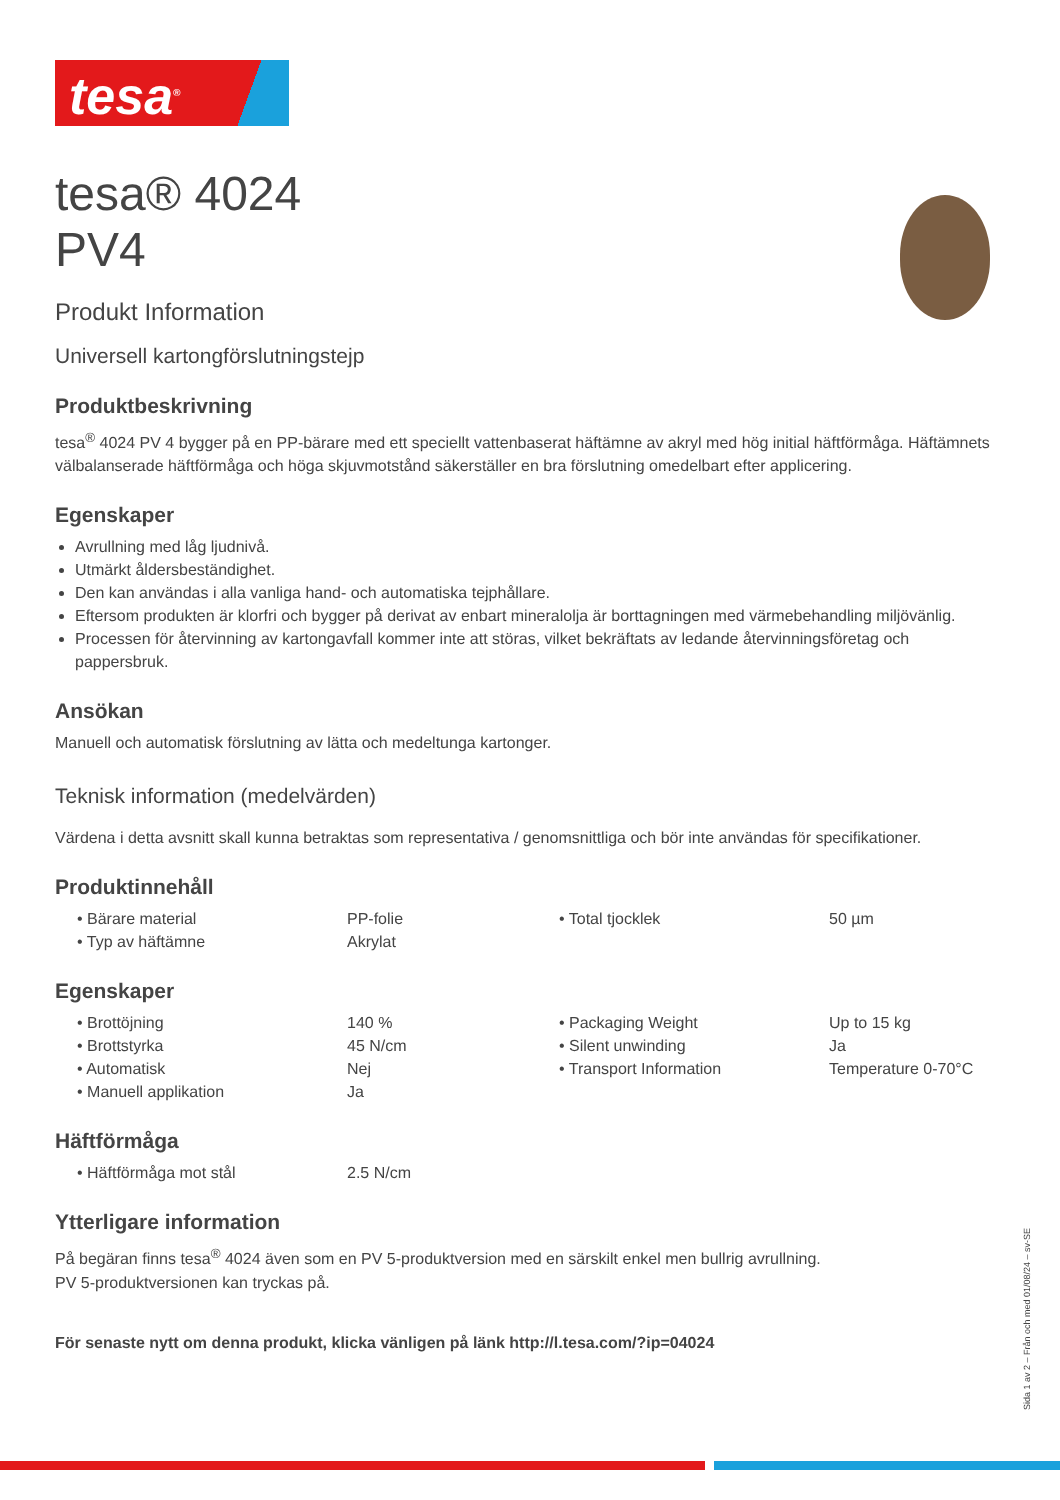tesa<sup>®</sup>
tesa® 4024
PV4
Produkt Information
Universell kartongförslutningstejp
Produktbeskrivning
tesa<sup>®</sup> 4024 PV 4 bygger på en PP-bärare med ett speciellt vattenbaserat häftämne av akryl med hög initial häftförmåga. Häftämnets välbalanserade häftförmåga och höga skjuvmotstånd säkerställer en bra förslutning omedelbart efter applicering.
Egenskaper
Avrullning med låg ljudnivå.
Utmärkt åldersbeständighet.
Den kan användas i alla vanliga hand- och automatiska tejphållare.
Eftersom produkten är klorfri och bygger på derivat av enbart mineralolja är borttagningen med värmebehandling miljövänlig.
Processen för återvinning av kartongavfall kommer inte att störas, vilket bekräftats av ledande återvinningsföretag och pappersbruk.
Ansökan
Manuell och automatisk förslutning av lätta och medeltunga kartonger.
Teknisk information (medelvärden)
Värdena i detta avsnitt skall kunna betraktas som representativa / genomsnittliga och bör inte användas för specifikationer.
Produktinnehåll
| • Bärare material | PP-folie | • Total tjocklek | 50 µm |
| • Typ av häftämne | Akrylat | | |
Egenskaper
| • Brottöjning | 140 % | • Packaging Weight | Up to 15 kg |
| • Brottstyrka | 45 N/cm | • Silent unwinding | Ja |
| • Automatisk | Nej | • Transport Information | Temperature 0-70°C |
| • Manuell applikation | Ja | | |
Häftförmåga
| • Häftförmåga mot stål | 2.5 N/cm | | |
Ytterligare information
På begäran finns tesa<sup>®</sup> 4024 även som en PV 5-produktversion med en särskilt enkel men bullrig avrullning.
PV 5-produktversionen kan tryckas på.
För senaste nytt om denna produkt, klicka vänligen på länk http://l.tesa.com/?ip=04024
Sida 1 av 2 – Från och med 01/08/24 – sv-SE